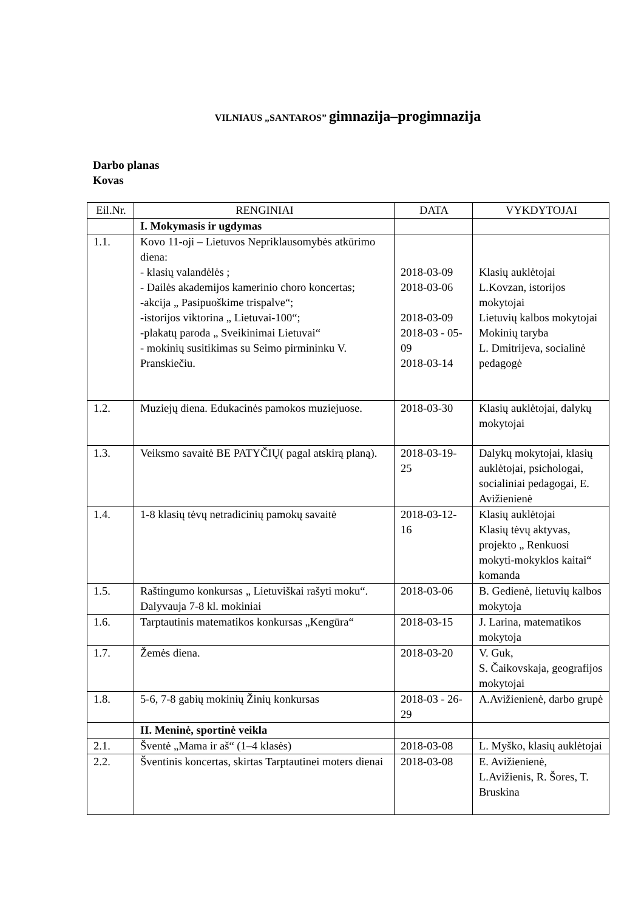VILNIAUS „SANTAROS” gimnazija–progimnazija
Darbo planas
Kovas
| Eil.Nr. | RENGINIAI | DATA | VYKDYTOJAI |
| --- | --- | --- | --- |
| | I. Mokymasis ir ugdymas | | |
| 1.1. | Kovo 11-oji – Lietuvos Nepriklausomybės atkūrimo diena: - klasių valandėlės ; - Dailės akademijos kamerinio choro koncertas; -akcija „ Pasipuoškime trispalve“; -istorijos viktorina „ Lietuvai-100“; -plakatų paroda „ Sveikinimai Lietuvai“ - mokinių susitikimas su Seimo pirmininku V. Pranskiečiu. | 2018-03-09 2018-03-06 2018-03-09 2018-03 - 05-09 2018-03-14 | Klasių auklėtojai L.Kovzan, istorijos mokytojai Lietuvių kalbos mokytojai Mokinių taryba L. Dmitrijeva, socialinė pedagogė |
| 1.2. | Muziejų diena. Edukacinės pamokos muziejuose. | 2018-03-30 | Klasių auklėtojai, dalykų mokytojai |
| 1.3. | Veiksmo savaitė BE PATYČIŲ( pagal atskirą planą). | 2018-03-19-25 | Dalykų mokytojai, klasių auklėtojai, psichologai, socialiniai pedagogai, E. Avižienienė |
| 1.4. | 1-8 klasių tėvų netradicinių pamokų savaitė | 2018-03-12-16 | Klasių auklėtojai Klasių tėvų aktyvas, projekto „ Renkuosi mokyti-mokyklos kaitai“ komanda |
| 1.5. | Raštingumo konkursas „ Lietuviškai rašyti moku“. Dalyvauja 7-8 kl. mokiniai | 2018-03-06 | B. Gedienė, lietuvių kalbos mokytoja |
| 1.6. | Tarptautinis matematikos konkursas „Kengūra“ | 2018-03-15 | J. Larina, matematikos mokytoja |
| 1.7. | Žemės diena. | 2018-03-20 | V. Guk, S. Čaikovskaja, geografijos mokytojai |
| 1.8. | 5-6, 7-8 gabių mokinių Žinių konkursas | 2018-03 - 26-29 | A.Avižienienė, darbo grupė |
| | II. Meninė, sportinė veikla | | |
| 2.1. | Šventė „Mama ir aš“ (1–4 klasės) | 2018-03-08 | L. Myško, klasių auklėtojai |
| 2.2. | Šventinis koncertas, skirtas Tarptautinei moters dienai | 2018-03-08 | E. Avižienienė, L.Avižienis, R. Šores, T. Bruskina |